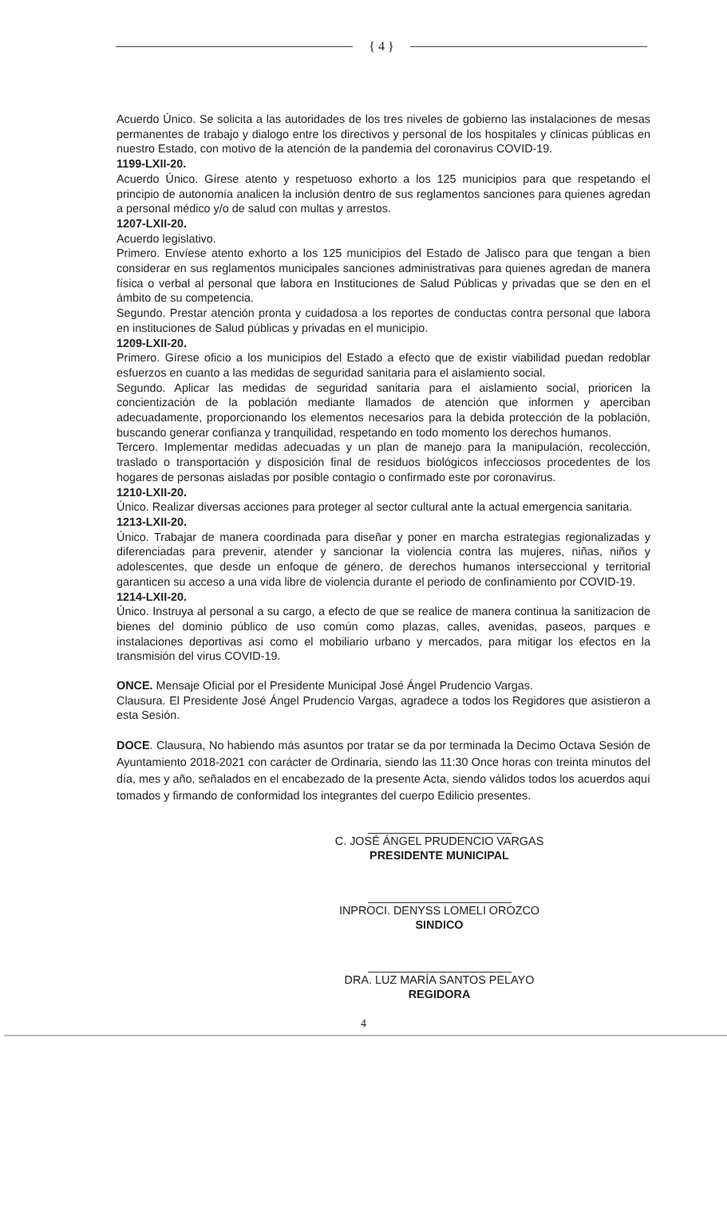{ 4 }
Acuerdo Único. Se solicita a las autoridades de los tres niveles de gobierno las instalaciones de mesas permanentes de trabajo y dialogo entre los directivos y personal de los hospitales y clínicas públicas en nuestro Estado, con motivo de la atención de la pandemia del coronavirus COVID-19.
1199-LXII-20.
Acuerdo Único. Gírese atento y respetuoso exhorto a los 125 municipios para que respetando el principio de autonomía analicen la inclusión dentro de sus reglamentos sanciones para quienes agredan a personal médico y/o de salud con multas y arrestos.
1207-LXII-20.
Acuerdo legislativo.
Primero. Envíese atento exhorto a los 125 municipios del Estado de Jalisco para que tengan a bien considerar en sus reglamentos municipales sanciones administrativas para quienes agredan de manera física o verbal al personal que labora en Instituciones de Salud Públicas y privadas que se den en el ámbito de su competencia.
Segundo. Prestar atención pronta y cuidadosa a los reportes de conductas contra personal que labora en instituciones de Salud públicas y privadas en el municipio.
1209-LXII-20.
Primero. Gírese oficio a los municipios del Estado a efecto que de existir viabilidad puedan redoblar esfuerzos en cuanto a las medidas de seguridad sanitaria para el aislamiento social.
Segundo. Aplicar las medidas de seguridad sanitaria para el aislamiento social, prioricen la concientización de la población mediante llamados de atención que informen y aperciban adecuadamente, proporcionando los elementos necesarios para la debida protección de la población, buscando generar confianza y tranquilidad, respetando en todo momento los derechos humanos.
Tercero. Implementar medidas adecuadas y un plan de manejo para la manipulación, recolección, traslado o transportación y disposición final de residuos biológicos infecciosos procedentes de los hogares de personas aisladas por posible contagio o confirmado este por coronavirus.
1210-LXII-20.
Único. Realizar diversas acciones para proteger al sector cultural ante la actual emergencia sanitaria.
1213-LXII-20.
Único. Trabajar de manera coordinada para diseñar y poner en marcha estrategias regionalizadas y diferenciadas para prevenir, atender y sancionar la violencia contra las mujeres, niñas, niños y adolescentes, que desde un enfoque de género, de derechos humanos interseccional y territorial garanticen su acceso a una vida libre de violencia durante el periodo de confinamiento por COVID-19.
1214-LXII-20.
Único. Instruya al personal a su cargo, a efecto de que se realice de manera continua la sanitizacion de bienes del dominio público de uso común como plazas, calles, avenidas, paseos, parques e instalaciones deportivas así como el mobiliario urbano y mercados, para mitigar los efectos en la transmisión del virus COVID-19.
ONCE. Mensaje Oficial por el Presidente Municipal José Ángel Prudencio Vargas.
Clausura. El Presidente José Ángel Prudencio Vargas, agradece a todos los Regidores que asistieron a esta Sesión.
DOCE. Clausura, No habiendo más asuntos por tratar se da por terminada la Decimo Octava Sesión de Ayuntamiento 2018-2021 con carácter de Ordinaria, siendo las 11:30 Once horas con treinta minutos del día, mes y año, señalados en el encabezado de la presente Acta, siendo válidos todos los acuerdos aquí tomados y firmando de conformidad los integrantes del cuerpo Edilicio presentes.
C. JOSÉ ÁNGEL PRUDENCIO VARGAS
PRESIDENTE MUNICIPAL
INPROCI. DENYSS LOMELI OROZCO
SINDICO
DRA. LUZ MARÍA SANTOS PELAYO
REGIDORA
4